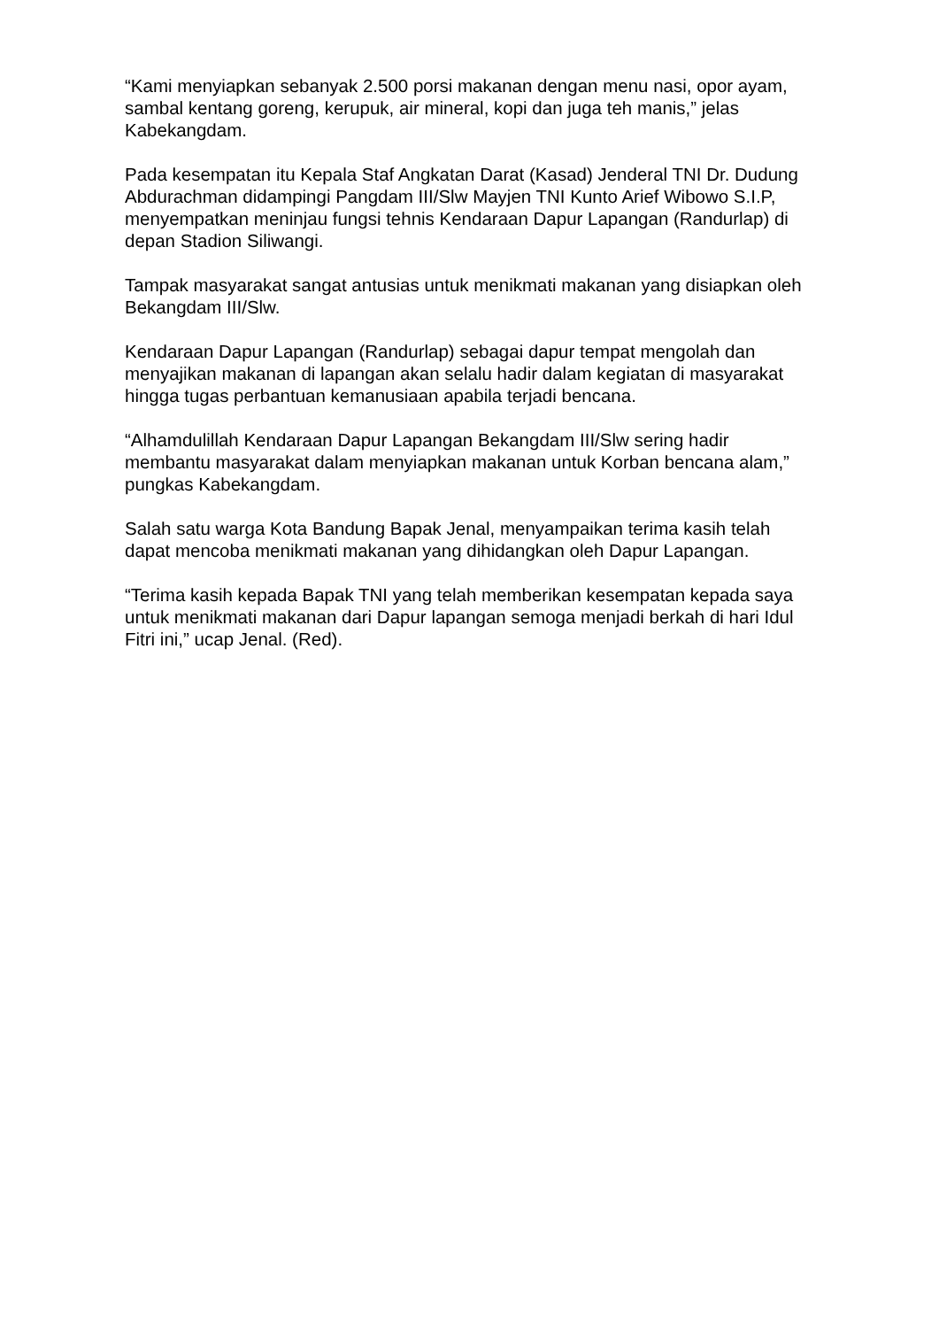“Kami menyiapkan sebanyak 2.500 porsi makanan dengan menu nasi, opor ayam, sambal kentang goreng, kerupuk, air mineral, kopi dan juga teh manis,” jelas Kabekangdam.
Pada kesempatan itu Kepala Staf Angkatan Darat (Kasad) Jenderal TNI Dr. Dudung Abdurachman didampingi Pangdam III/Slw Mayjen TNI Kunto Arief Wibowo S.I.P, menyempatkan meninjau fungsi tehnis Kendaraan Dapur Lapangan (Randurlap) di depan Stadion Siliwangi.
Tampak masyarakat sangat antusias untuk menikmati makanan yang disiapkan oleh Bekangdam III/Slw.
Kendaraan Dapur Lapangan (Randurlap) sebagai dapur tempat mengolah dan menyajikan makanan di lapangan akan selalu hadir dalam kegiatan di masyarakat hingga tugas perbantuan kemanusiaan apabila terjadi bencana.
“Alhamdulillah Kendaraan Dapur Lapangan Bekangdam III/Slw sering hadir membantu masyarakat dalam menyiapkan makanan untuk Korban bencana alam,” pungkas Kabekangdam.
Salah satu warga Kota Bandung Bapak Jenal, menyampaikan terima kasih telah dapat mencoba menikmati makanan yang dihidangkan oleh Dapur Lapangan.
“Terima kasih kepada Bapak TNI yang telah memberikan kesempatan kepada saya untuk menikmati makanan dari Dapur lapangan semoga menjadi berkah di hari Idul Fitri ini,” ucap Jenal. (Red).